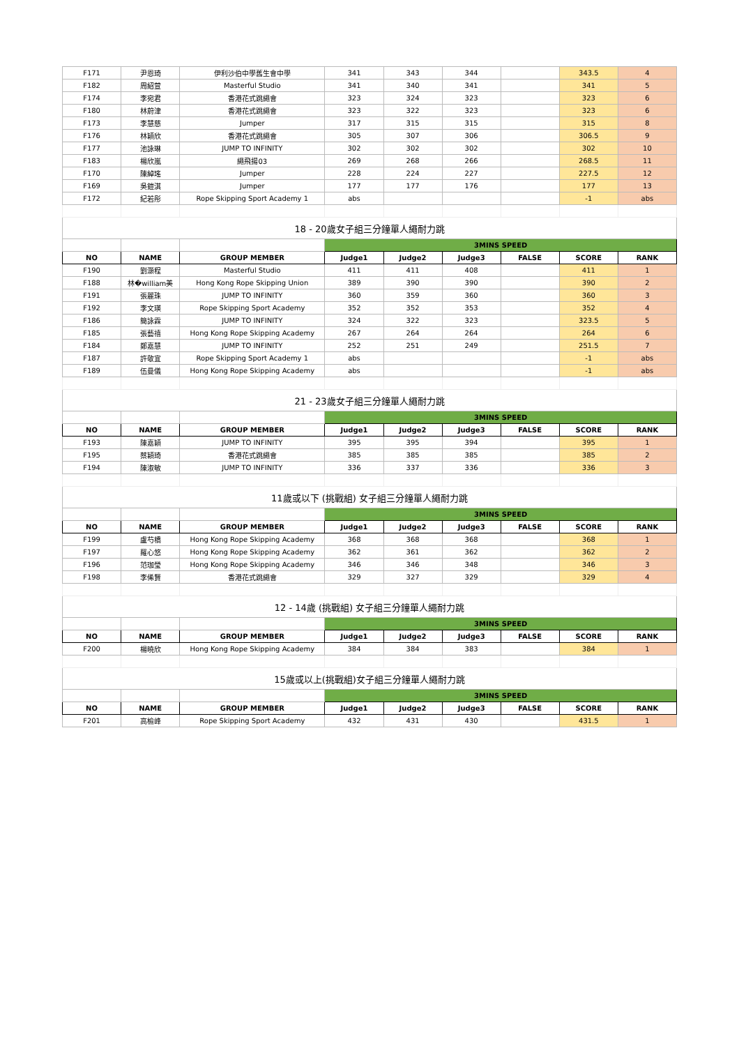| F171 | 尹恩琦 | 伊利沙伯中學舊生會中學 | 341 | 343 | 344 | | 343.5 | 4 |
| F182 | 周紹萱 | Masterful Studio | 341 | 340 | 341 | | 341 | 5 |
| F174 | 李宛君 | 香港花式跳繩會 | 323 | 324 | 323 | | 323 | 6 |
| F180 | 林蔚津 | 香港花式跳繩會 | 323 | 322 | 323 | | 323 | 6 |
| F173 | 李慧慈 | Jumper | 317 | 315 | 315 | | 315 | 8 |
| F176 | 林穎欣 | 香港花式跳繩會 | 305 | 307 | 306 | | 306.5 | 9 |
| F177 | 池詠琳 | JUMP TO INFINITY | 302 | 302 | 302 | | 302 | 10 |
| F183 | 楊欣嵐 | 繩飛揚03 | 269 | 268 | 266 | | 268.5 | 11 |
| F170 | 陳綽瑤 | Jumper | 228 | 224 | 227 | | 227.5 | 12 |
| F169 | 吳鎧淇 | Jumper | 177 | 177 | 176 | | 177 | 13 |
| F172 | 紀若彤 | Rope Skipping Sport Academy 1 | abs | | | | -1 | abs |
| 18 - 20歲女子組三分鐘單人繩耐力跳 | | | | | | | | |
| | | | 3MINS SPEED | | | | | |
| NO | NAME | GROUP MEMBER | Judge1 | Judge2 | Judge3 | FALSE | SCORE | RANK |
| F190 | 劉灝程 | Masterful Studio | 411 | 411 | 408 | | 411 | 1 |
| F188 | 林�william美 | Hong Kong Rope Skipping Union | 389 | 390 | 390 | | 390 | 2 |
| F191 | 張麗珠 | JUMP TO INFINITY | 360 | 359 | 360 | | 360 | 3 |
| F192 | 李文瑛 | Rope Skipping Sport Academy | 352 | 352 | 353 | | 352 | 4 |
| F186 | 簡詠霖 | JUMP TO INFINITY | 324 | 322 | 323 | | 323.5 | 5 |
| F185 | 張藝禧 | Hong Kong Rope Skipping Academy | 267 | 264 | 264 | | 264 | 6 |
| F184 | 鄭嘉慧 | JUMP TO INFINITY | 252 | 251 | 249 | | 251.5 | 7 |
| F187 | 許敬宜 | Rope Skipping Sport Academy 1 | abs | | | | -1 | abs |
| F189 | 伍曼儀 | Hong Kong Rope Skipping Academy | abs | | | | -1 | abs |
| 21 - 23歲女子組三分鐘單人繩耐力跳 | | | | | | | | |
| | | | 3MINS SPEED | | | | | |
| NO | NAME | GROUP MEMBER | Judge1 | Judge2 | Judge3 | FALSE | SCORE | RANK |
| F193 | 陳嘉穎 | JUMP TO INFINITY | 395 | 395 | 394 | | 395 | 1 |
| F195 | 蔡穎琦 | 香港花式跳繩會 | 385 | 385 | 385 | | 385 | 2 |
| F194 | 陳淑敏 | JUMP TO INFINITY | 336 | 337 | 336 | | 336 | 3 |
| 11歲或以下 (挑戰組) 女子組三分鐘單人繩耐力跳 | | | | | | | | |
| | | | 3MINS SPEED | | | | | |
| NO | NAME | GROUP MEMBER | Judge1 | Judge2 | Judge3 | FALSE | SCORE | RANK |
| F199 | 盧芍橋 | Hong Kong Rope Skipping Academy | 368 | 368 | 368 | | 368 | 1 |
| F197 | 羅心悠 | Hong Kong Rope Skipping Academy | 362 | 361 | 362 | | 362 | 2 |
| F196 | 范珈瑩 | Hong Kong Rope Skipping Academy | 346 | 346 | 348 | | 346 | 3 |
| F198 | 李俙賢 | 香港花式跳繩會 | 329 | 327 | 329 | | 329 | 4 |
| 12 - 14歲 (挑戰組) 女子組三分鐘單人繩耐力跳 | | | | | | | | |
| | | | 3MINS SPEED | | | | | |
| NO | NAME | GROUP MEMBER | Judge1 | Judge2 | Judge3 | FALSE | SCORE | RANK |
| F200 | 楊曉欣 | Hong Kong Rope Skipping Academy | 384 | 384 | 383 | | 384 | 1 |
| 15歲或以上(挑戰組)女子組三分鐘單人繩耐力跳 | | | | | | | | |
| | | | 3MINS SPEED | | | | | |
| NO | NAME | GROUP MEMBER | Judge1 | Judge2 | Judge3 | FALSE | SCORE | RANK |
| F201 | 高榆峰 | Rope Skipping Sport Academy | 432 | 431 | 430 | | 431.5 | 1 |